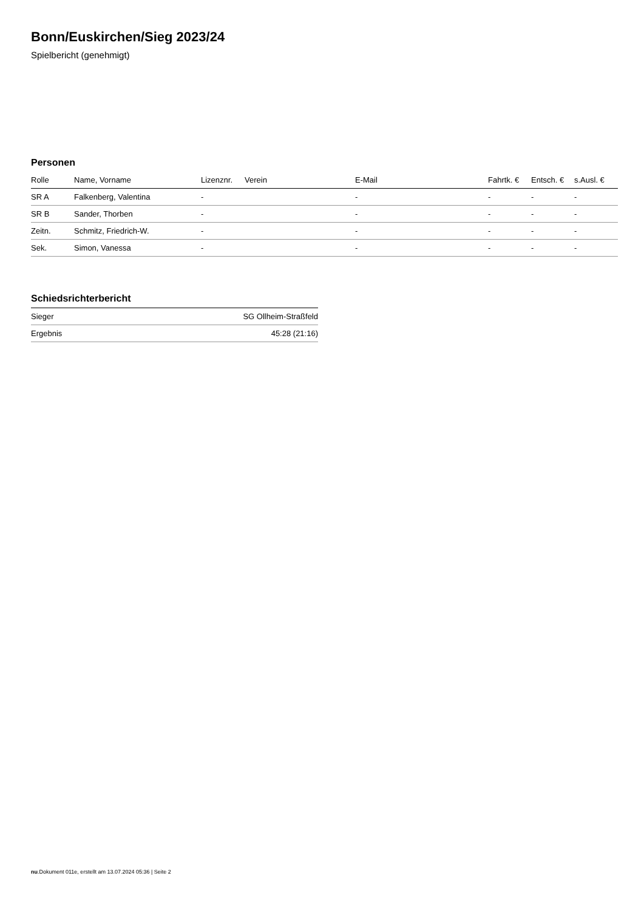Bonn/Euskirchen/Sieg 2023/24
Spielbericht (genehmigt)
Personen
| Rolle | Name, Vorname | Lizenznr. | Verein | E-Mail | Fahrtk. € | Entsch. € | s.Ausl. € |
| --- | --- | --- | --- | --- | --- | --- | --- |
| SR A | Falkenberg, Valentina | - | | - | - | - | - |
| SR B | Sander, Thorben | - | | - | - | - | - |
| Zeitn. | Schmitz, Friedrich-W. | - | | - | - | - | - |
| Sek. | Simon, Vanessa | - | | - | - | - | - |
Schiedsrichterbericht
| Sieger | SG Ollheim-Straßfeld |
| Ergebnis | 45:28 (21:16) |
nu.Dokument 011e, erstellt am 13.07.2024 05:36 | Seite 2